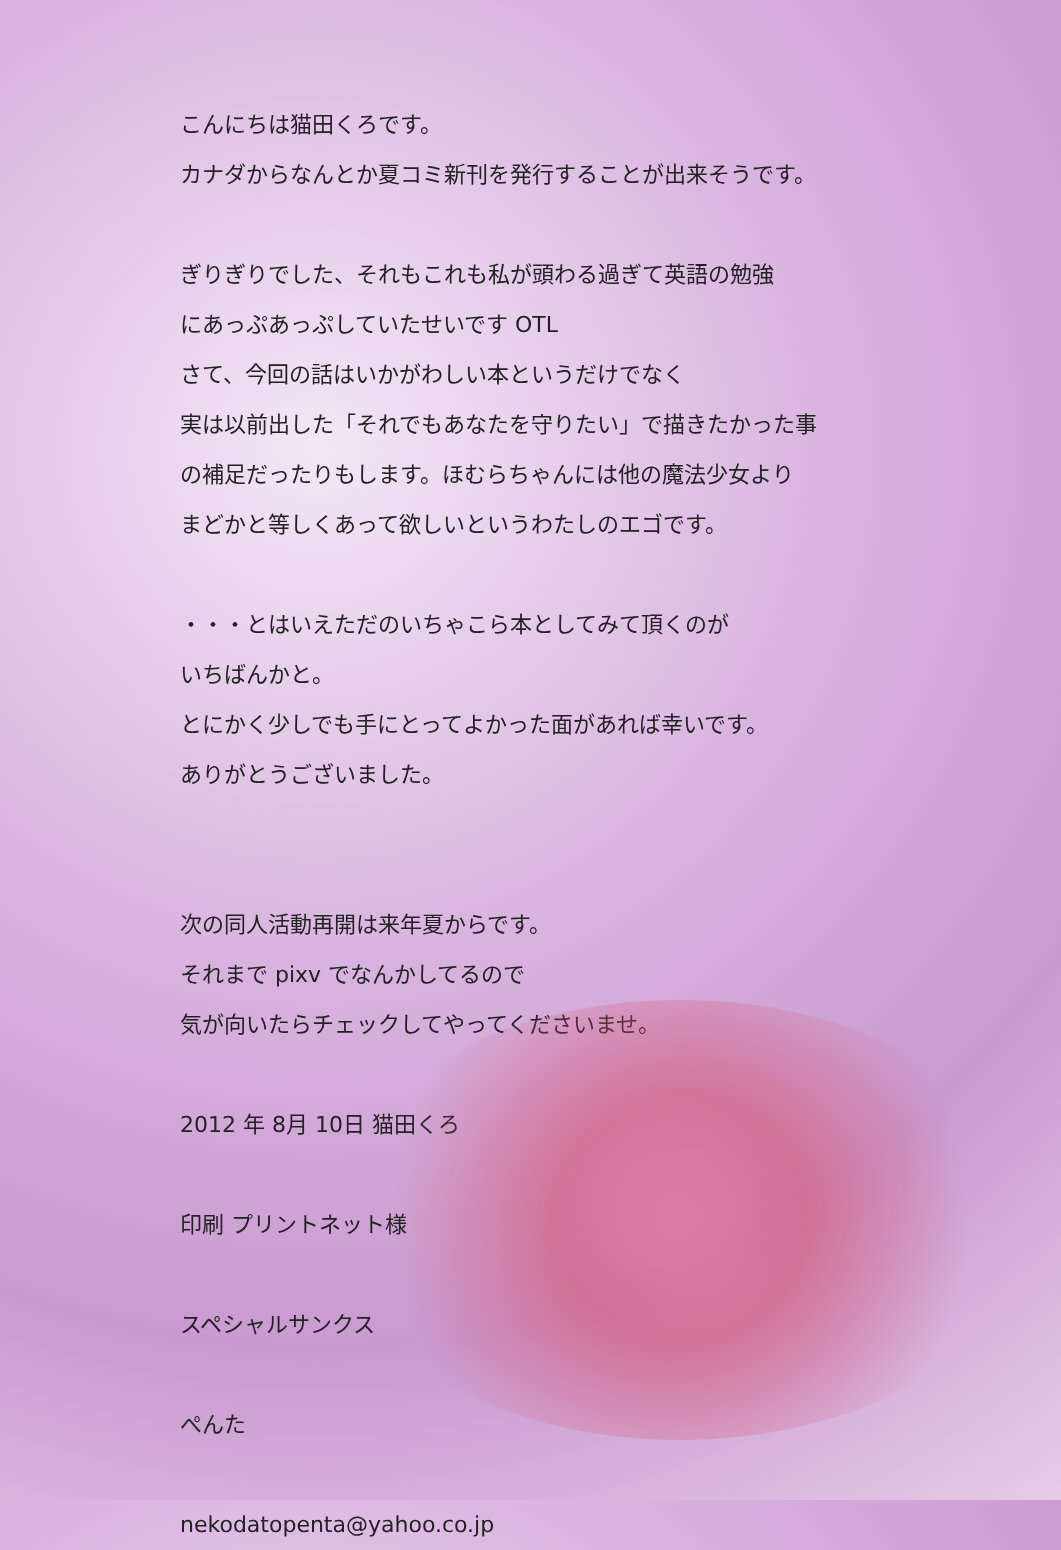こんにちは猫田くろです。
カナダからなんとか夏コミ新刊を発行することが出来そうです。
ぎりぎりでした、それもこれも私が頭わる過ぎて英語の勉強
にあっぷあっぷしていたせいです OTL
さて、今回の話はいかがわしい本というだけでなく
実は以前出した「それでもあなたを守りたい」で描きたかった事
の補足だったりもします。ほむらちゃんには他の魔法少女より
まどかと等しくあって欲しいというわたしのエゴです。
・・・とはいえただのいちゃこら本としてみて頂くのが
いちばんかと。
とにかく少しでも手にとってよかった面があれば幸いです。
ありがとうございました。
次の同人活動再開は来年夏からです。
それまで pixv でなんかしてるので
気が向いたらチェックしてやってくださいませ。
2012 年 8月 10日 猫田くろ
印刷 プリントネット様
スペシャルサンクス
ぺんた
nekodatopenta@yahoo.co.jp